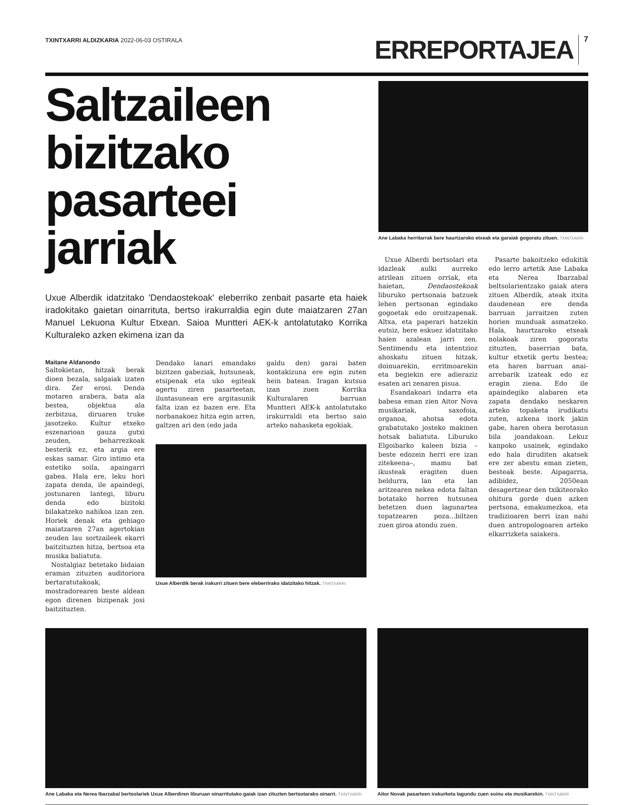TXINTXARRI ALDIZKARIA 2022-06-03 OSTIRALA
ERREPORTAJEA 7
Saltzaileen bizitzako pasarteei jarriak
Uxue Alberdik idatzitako 'Dendaostekoak' eleberriko zenbait pasarte eta haiek iradokitako gaietan oinarrituta, bertso irakurraldia egin dute maiatzaren 27an Manuel Lekuona Kultur Etxean. Saioa Muntteri AEK-k antolatutako Korrika Kulturaleko azken ekimena izan da
Maitane Aldanondo
Saltokietan, hitzak berak dioen bezala, salgaiak izaten dira. Zer erosi. Denda motaren arabera, bata ala bestea, objektua ala zerbitzua, diruaren truke jasotzeko. Kultur etxeko eszenarioan gauza gutxi zeuden, beharrezkoak besterik ez, eta argia ere eskas samar. Giro intimo eta estetiko soila, apaingarri gabea. Hala ere, leku hori zapata denda, ile apaindegi, jostunaren lantegi, liburu denda edo bizitoki bilakatzeko nahikoa izan zen. Horiek denak eta gehiago maiatzaren 27an agertokian zeuden lau sortzaileek ekarri baitzituzten hitza, bertsoa eta musika baliatuta.
Nostalgiaz betetako bidaian eraman zituzten auditoriora bertaratutakoak, mostradorearen beste aldean egon direnen bizipenak josi baitzituzten.
Dendako lanari emandako bizitzen gabeziak, hutsuneak, etsipenak eta uko egiteak agertu ziren pasarteetan, iluntasunean ere argitasunik falta izan ez bazen ere. Eta norbanakoez hitza egin arren, galtzen ari den (edo jada
galdu den) garai baten kontakizuna ere egin zuten hein batean. Iragan kutsua izan zuen Korrika Kulturalaren barruan Muntteri AEK-k antolatutako irakurraldi eta bertso saio arteko nahasketa egokiak.
Uxue Alberdik berak irakurri zituen bere eleberrirako idatzitako hitzak. TXINTXARRI
Ane Labaka herritarrak bere haurtzaroko etxeak eta garaiak gogoratu zituen. TXINTXARRI
Uxue Alberdi bertsolari eta idazleak aulki aurreko atrilean zituen orriak, eta haietan, Dendaostekoak liburuko pertsonaia batzuek lehen pertsonan egindako gogoetak edo oroitzapenak. Altxa, eta paperari hatzekin eutsiz, bere eskuez idatzitako haien azalean jarri zen. Sentimendu eta intentzioz ahoskatu zituen hitzak, doinuarekin, erritmoarekin eta begiekin ere adieraziz esaten ari zenaren pisua.
Esandakoari indarra eta babesa eman zien Aitor Nova musikariak, saxofoia, organoa, ahotsa edota grabatutako josteko makinen hotsak baliatuta. Liburuko Elgoibarko kaleen bizia –beste edozein herri ere izan zitekeena–, mamu bat ikusteak eragiten duen beldurra, lan eta lan aritzearen nekea edota faltan botatako horren hutsunea betetzen duen lagunartea topatzearen poza...biltzen zuen giroa atondu zuen.
Pasarte bakoitzeko edukitik edo lerro artetik Ane Labaka eta Nerea Ibarzabal beltsolarientzako gaiak atera zituen Alberdik, ateak itxita daudenean ere denda barruan jarraitzen zuten horien munduak asmatzeko. Hala, haurtzaroko etxeak nolakoak ziren gogoratu zituzten, baserrian bata, kultur etxetik gertu bestea; eta haren barruan anai-arrebarik izateak edo ez eragin ziena. Edo ile apaindegiko alabaren eta zapata dendako neskaren arteko topaketa irudikatu zuten, azkena inork jakin gabe, haren ohera berotasun bila joandakoan. Lekuz kanpoko usainek, egindako edo hala diruditen akatsek ere zer abestu eman zieten, besteak beste. Aipagarria, adibidez, 2050ean desagertzear den txikiteorako ohitura gorde duen azken pertsona, emakumezkoa, eta tradizioaren berri izan nahi duen antropologoaren arteko elkarrizketa saiakera.
Ane Labaka eta Nerea Ibarzabal bertsolariek Uxue Alberdiren liburuan oinarritutako gaiak izan zituzten bertsotarako oinarri. TXINTXARRI
Aitor Novak pasarteen irakurketa lagundu zuen soinu eta musikarekin. TXINTXARRI